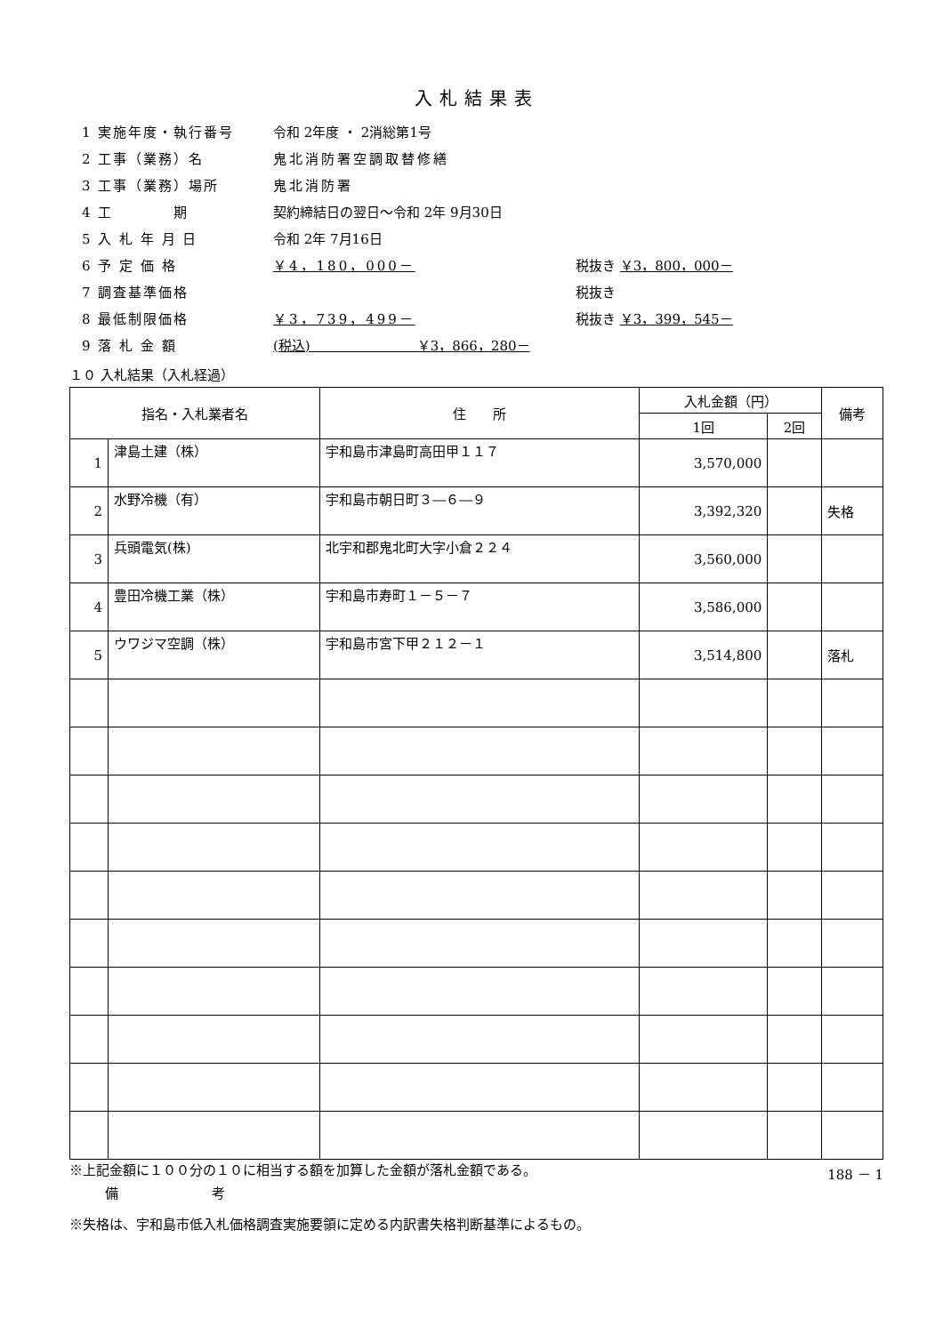入札結果表
1 実施年度・執行番号 令和 2年度 ・ 2消総第1号
2 工事（業務）名 鬼北消防署空調取替修繕
3 工事（業務）場所 鬼北消防署
4 工　　　　期 契約締結日の翌日～令和 2年 9月30日
5 入 札 年 月 日 令和 2年 7月16日
6 予 定 価 格 ￥4，180，000－ 税抜き ￥3，800，000－
7 調査基準価格 税抜き
8 最低制限価格 ￥3，739，499－ 税抜き ￥3，399，545－
9 落 札 金 額 (税込)　　　　　　　　￥3，866，280－
１０ 入札結果（入札経過）
| 指名・入札業者名 | | 住 所 | 入札金額（円） | | 備考 |
| --- | --- | --- | --- | --- | --- |
| | | | 1回 | 2回 | |
| 1 | 津島土建（株） | 宇和島市津島町高田甲１１７ | 3,570,000 | | |
| 2 | 水野冷機（有） | 宇和島市朝日町３―６―９ | 3,392,320 | | 失格 |
| 3 | 兵頭電気(株) | 北宇和郡鬼北町大字小倉２２４ | 3,560,000 | | |
| 4 | 豊田冷機工業（株） | 宇和島市寿町１－５－７ | 3,586,000 | | |
| 5 | ウワジマ空調（株） | 宇和島市宮下甲２１２－１ | 3,514,800 | | 落札 |
※上記金額に１００分の１０に相当する額を加算した金額が落札金額である。 188 － 1
備　　　　　　　考
※失格は、宇和島市低入札価格調査実施要領に定める内訳書失格判断基準によるもの。